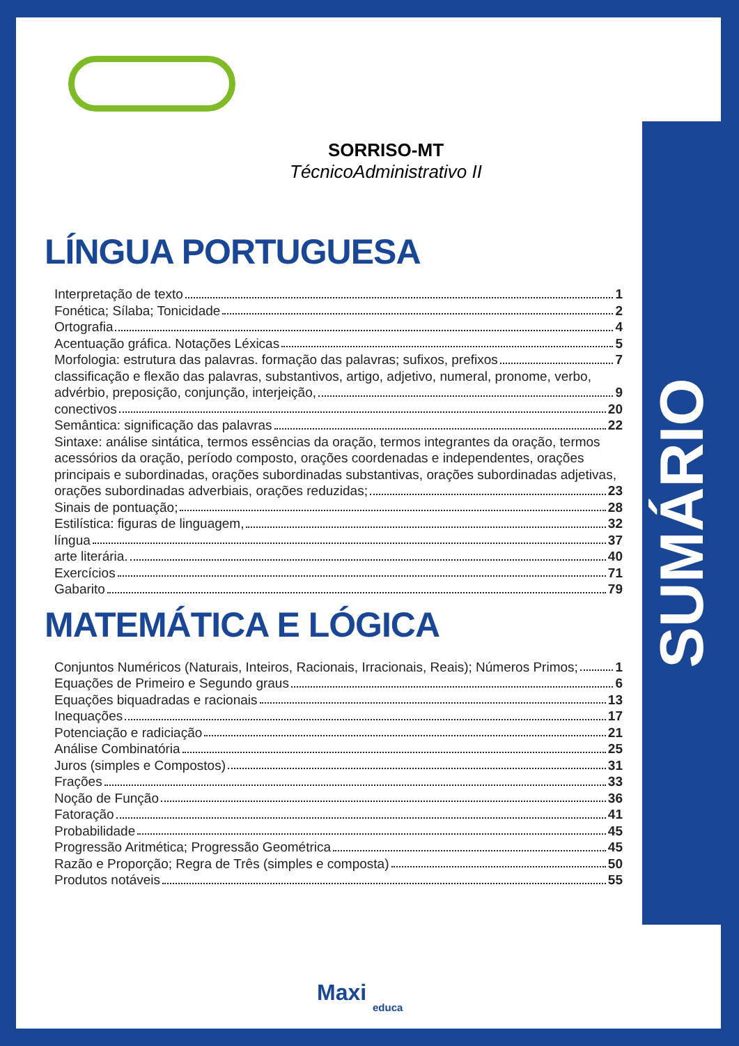SUMÁRIO
SORRISO-MT
TécnicoAdministrativo II
LÍNGUA PORTUGUESA
Interpretação de texto 1
Fonética; Sílaba; Tonicidade 2
Ortografia 4
Acentuação gráfica. Notações Léxicas 5
Morfologia: estrutura das palavras. formação das palavras; sufixos, prefixos 7
classificação e flexão das palavras, substantivos, artigo, adjetivo, numeral, pronome, verbo,
advérbio, preposição, conjunção, interjeição, 9
conectivos 20
Semântica: significação das palavras 22
Sintaxe: análise sintática, termos essências da oração, termos integrantes da oração, termos acessórios da oração, período composto, orações coordenadas e independentes, orações principais e subordinadas, orações subordinadas substantivas, orações subordinadas adjetivas,
orações subordinadas adverbiais, orações reduzidas; 23
Sinais de pontuação; 28
Estilística: figuras de linguagem, 32
língua 37
arte literária. 40
Exercícios 71
Gabarito 79
MATEMÁTICA E LÓGICA
Conjuntos Numéricos (Naturais, Inteiros, Racionais, Irracionais, Reais); Números Primos; 1
Equações de Primeiro e Segundo graus 6
Equações biquadradas e racionais 13
Inequações 17
Potenciação e radiciação 21
Análise Combinatória 25
Juros (simples e Compostos) 31
Frações 33
Noção de Função 36
Fatoração 41
Probabilidade 45
Progressão Aritmética; Progressão Geométrica 45
Razão e Proporção; Regra de Três (simples e composta) 50
Produtos notáveis 55
Maxi
educa